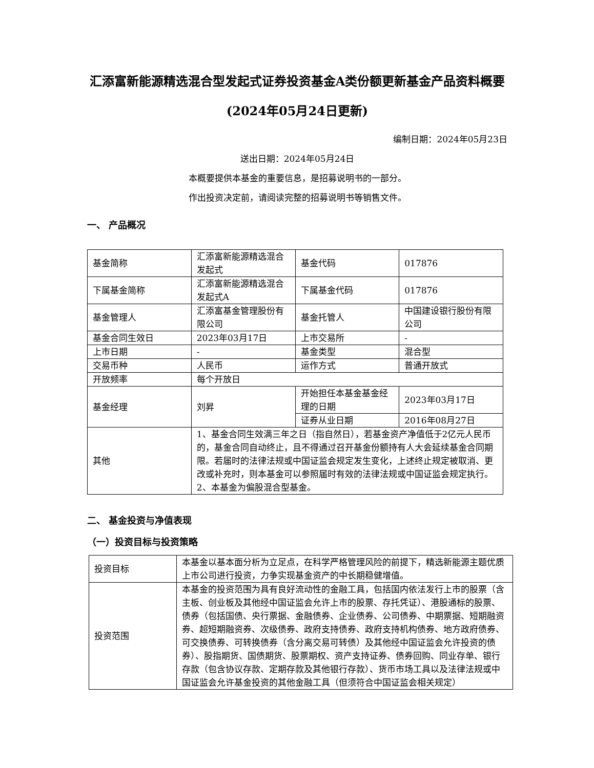汇添富新能源精选混合型发起式证券投资基金A类份额更新基金产品资料概要(2024年05月24日更新)
编制日期：2024年05月23日
送出日期：2024年05月24日
本概要提供本基金的重要信息，是招募说明书的一部分。
作出投资决定前，请阅读完整的招募说明书等销售文件。
一、 产品概况
| 基金简称 | 汇添富新能源精选混合发起式 | 基金代码 | 017876 |
| 下属基金简称 | 汇添富新能源精选混合发起式A | 下属基金代码 | 017876 |
| 基金管理人 | 汇添富基金管理股份有限公司 | 基金托管人 | 中国建设银行股份有限公司 |
| 基金合同生效日 | 2023年03月17日 | 上市交易所 | - |
| 上市日期 | - | 基金类型 | 混合型 |
| 交易币种 | 人民币 | 运作方式 | 普通开放式 |
| 开放频率 | 每个开放日 | | |
| 基金经理 | 刘昇 | 开始担任本基金基金经理的日期 | 2023年03月17日 |
| | | 证券从业日期 | 2016年08月27日 |
| 其他 | 1、基金合同生效满三年之日（指自然日），若基金资产净值低于2亿元人民币的，基金合同自动终止，且不得通过召开基金份额持有人大会延续基金合同期限。若届时的法律法规或中国证监会规定发生变化，上述终止规定被取消、更改或补充时，则本基金可以参照届时有效的法律法规或中国证监会规定执行。 2、本基金为偏股混合型基金。 | | |
二、 基金投资与净值表现
（一）投资目标与投资策略
| 投资目标 | 本基金以基本面分析为立足点，在科学严格管理风险的前提下，精选新能源主题优质上市公司进行投资，力争实现基金资产的中长期稳健增值。 |
| 投资范围 | 本基金的投资范围为具有良好流动性的金融工具，包括国内依法发行上市的股票（含主板、创业板及其他经中国证监会允许上市的股票、存托凭证）、港股通标的股票、债券（包括国债、央行票据、金融债券、企业债券、公司债券、中期票据、短期融资券、超短期融资券、次级债券、政府支持债券、政府支持机构债券、地方政府债券、可交换债券、可转换债券（含分离交易可转债）及其他经中国证监会允许投资的债券）、股指期货、国债期货、股票期权、资产支持证券、债券回购、同业存单、银行存款（包含协议存款、定期存款及其他银行存款）、货币市场工具以及法律法规或中国证监会允许基金投资的其他金融工具（但须符合中国证监会相关规定） |